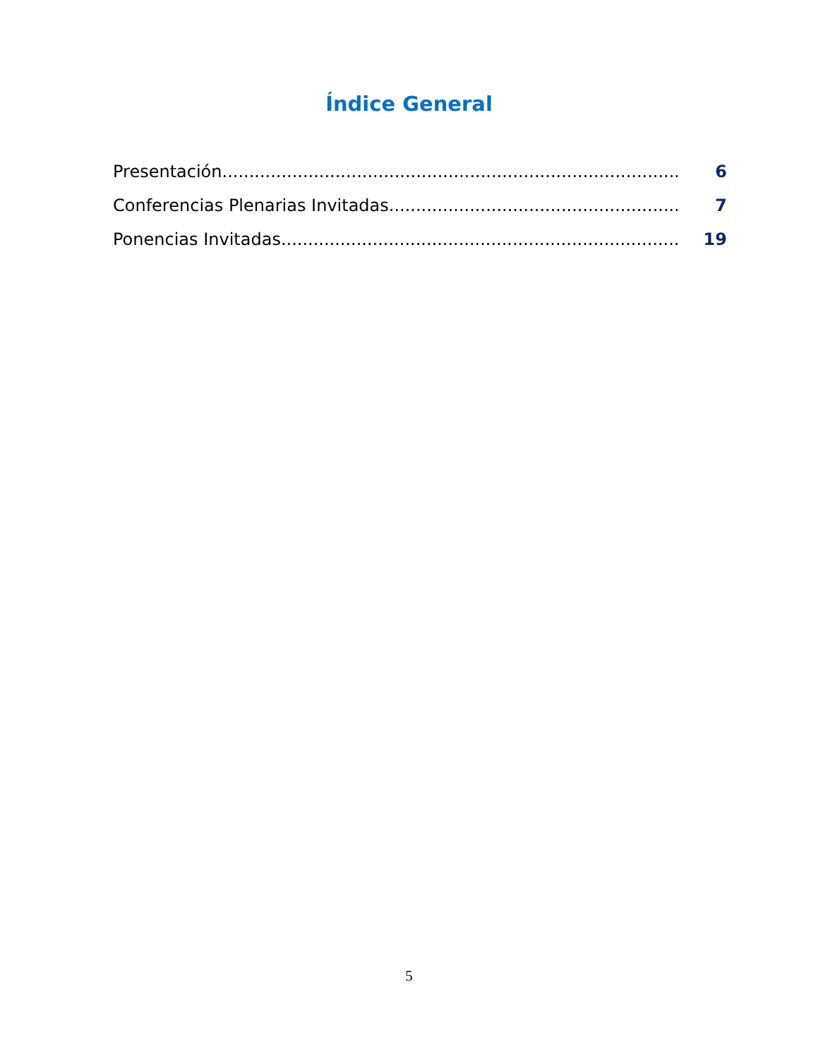Índice General
Presentación....................................................................................... 6
Conferencias Plenarias Invitadas........................................................... 7
Ponencias Invitadas............................................................................. 19
5